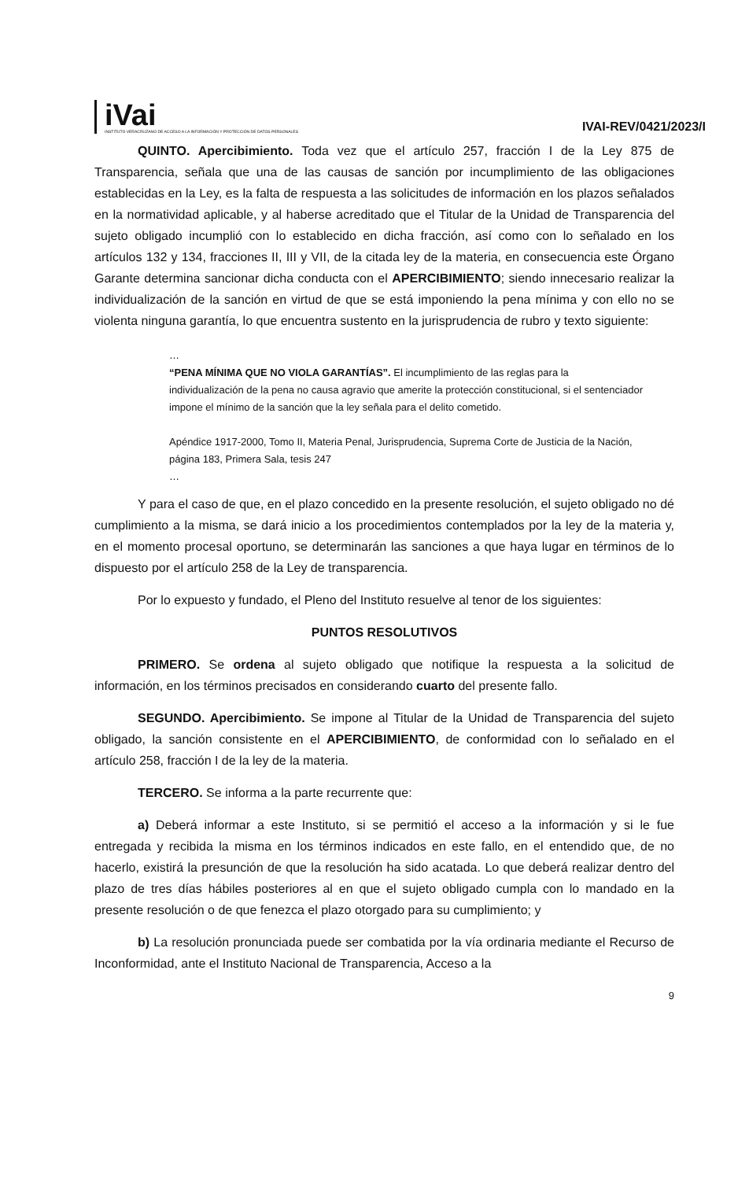iVai
INSTITUTO VERACRUZANO DE ACCESO A LA INFORMACIÓN Y PROTECCIÓN DE DATOS PERSONALES
IVAI-REV/0421/2023/I
QUINTO. Apercibimiento. Toda vez que el artículo 257, fracción I de la Ley 875 de Transparencia, señala que una de las causas de sanción por incumplimiento de las obligaciones establecidas en la Ley, es la falta de respuesta a las solicitudes de información en los plazos señalados en la normatividad aplicable, y al haberse acreditado que el Titular de la Unidad de Transparencia del sujeto obligado incumplió con lo establecido en dicha fracción, así como con lo señalado en los artículos 132 y 134, fracciones II, III y VII, de la citada ley de la materia, en consecuencia este Órgano Garante determina sancionar dicha conducta con el APERCIBIMIENTO; siendo innecesario realizar la individualización de la sanción en virtud de que se está imponiendo la pena mínima y con ello no se violenta ninguna garantía, lo que encuentra sustento en la jurisprudencia de rubro y texto siguiente:
…
“PENA MÍNIMA QUE NO VIOLA GARANTÍAS”. El incumplimiento de las reglas para la individualización de la pena no causa agravio que amerite la protección constitucional, si el sentenciador impone el mínimo de la sanción que la ley señala para el delito cometido.
Apéndice 1917-2000, Tomo II, Materia Penal, Jurisprudencia, Suprema Corte de Justicia de la Nación, página 183, Primera Sala, tesis 247
…
Y para el caso de que, en el plazo concedido en la presente resolución, el sujeto obligado no dé cumplimiento a la misma, se dará inicio a los procedimientos contemplados por la ley de la materia y, en el momento procesal oportuno, se determinarán las sanciones a que haya lugar en términos de lo dispuesto por el artículo 258 de la Ley de transparencia.
Por lo expuesto y fundado, el Pleno del Instituto resuelve al tenor de los siguientes:
PUNTOS RESOLUTIVOS
PRIMERO. Se ordena al sujeto obligado que notifique la respuesta a la solicitud de información, en los términos precisados en considerando cuarto del presente fallo.
SEGUNDO. Apercibimiento. Se impone al Titular de la Unidad de Transparencia del sujeto obligado, la sanción consistente en el APERCIBIMIENTO, de conformidad con lo señalado en el artículo 258, fracción I de la ley de la materia.
TERCERO. Se informa a la parte recurrente que:
a) Deberá informar a este Instituto, si se permitió el acceso a la información y si le fue entregada y recibida la misma en los términos indicados en este fallo, en el entendido que, de no hacerlo, existirá la presunción de que la resolución ha sido acatada. Lo que deberá realizar dentro del plazo de tres días hábiles posteriores al en que el sujeto obligado cumpla con lo mandado en la presente resolución o de que fenezca el plazo otorgado para su cumplimiento; y
b) La resolución pronunciada puede ser combatida por la vía ordinaria mediante el Recurso de Inconformidad, ante el Instituto Nacional de Transparencia, Acceso a la
9